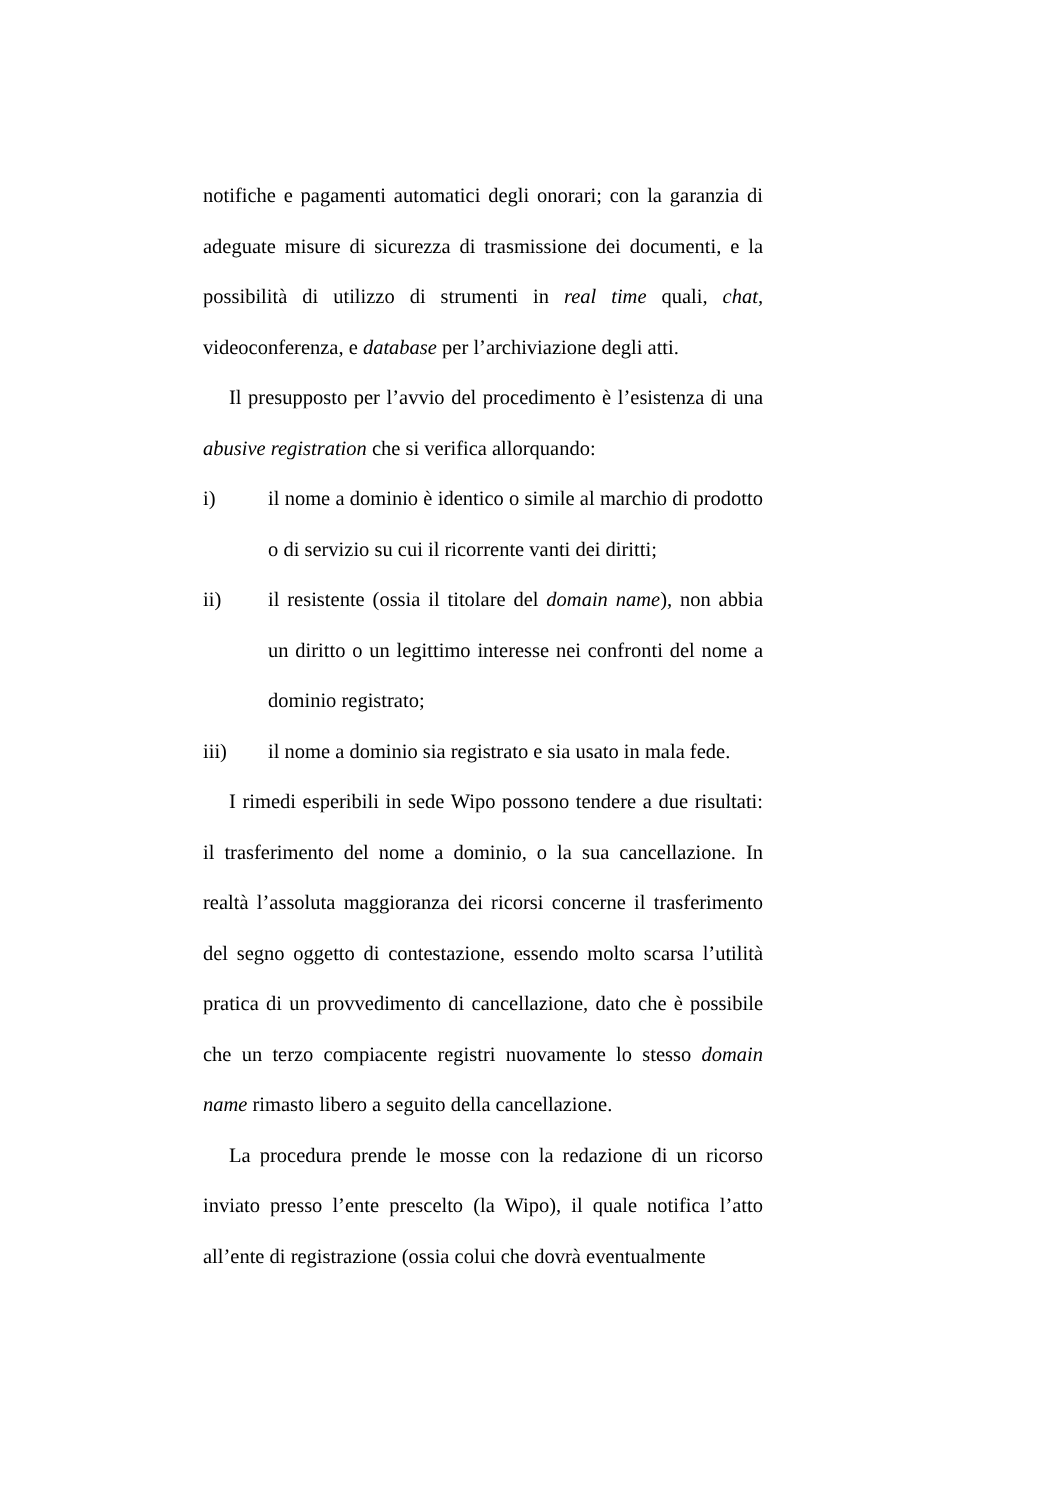notifiche e pagamenti automatici degli onorari; con la garanzia di adeguate misure di sicurezza di trasmissione dei documenti, e la possibilità di utilizzo di strumenti in real time quali, chat, videoconferenza, e database per l’archiviazione degli atti.
Il presupposto per l’avvio del procedimento è l’esistenza di una abusive registration che si verifica allorquando:
i) il nome a dominio è identico o simile al marchio di prodotto o di servizio su cui il ricorrente vanti dei diritti;
ii) il resistente (ossia il titolare del domain name), non abbia un diritto o un legittimo interesse nei confronti del nome a dominio registrato;
iii) il nome a dominio sia registrato e sia usato in mala fede.
I rimedi esperibili in sede Wipo possono tendere a due risultati: il trasferimento del nome a dominio, o la sua cancellazione. In realtà l’assoluta maggioranza dei ricorsi concerne il trasferimento del segno oggetto di contestazione, essendo molto scarsa l’utilità pratica di un provvedimento di cancellazione, dato che è possibile che un terzo compiacente registri nuovamente lo stesso domain name rimasto libero a seguito della cancellazione.
La procedura prende le mosse con la redazione di un ricorso inviato presso l’ente prescelto (la Wipo), il quale notifica l’atto all’ente di registrazione (ossia colui che dovrà eventualmente